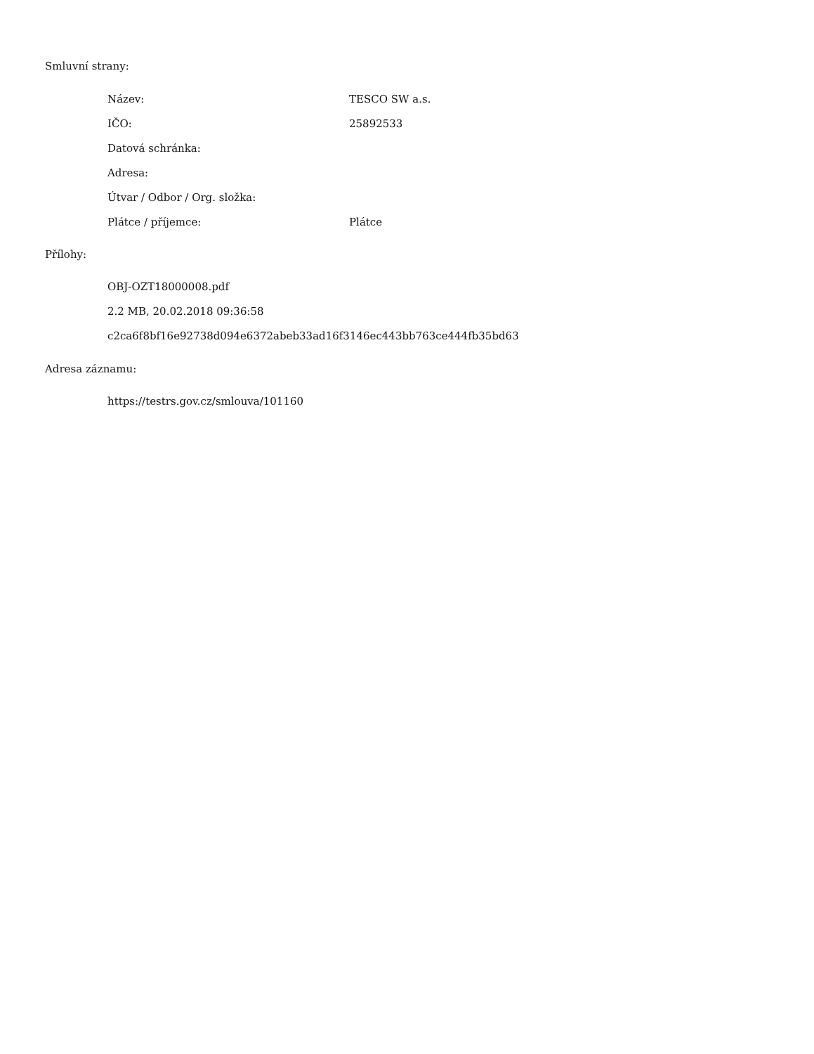Smluvní strany:
| Název: | TESCO SW a.s. |
| IČO: | 25892533 |
| Datová schránka: | |
| Adresa: | |
| Útvar / Odbor / Org. složka: | |
| Plátce / příjemce: | Plátce |
Přílohy:
OBJ-OZT18000008.pdf
2.2 MB, 20.02.2018 09:36:58
c2ca6f8bf16e92738d094e6372abeb33ad16f3146ec443bb763ce444fb35bd63
Adresa záznamu:
https://testrs.gov.cz/smlouva/101160